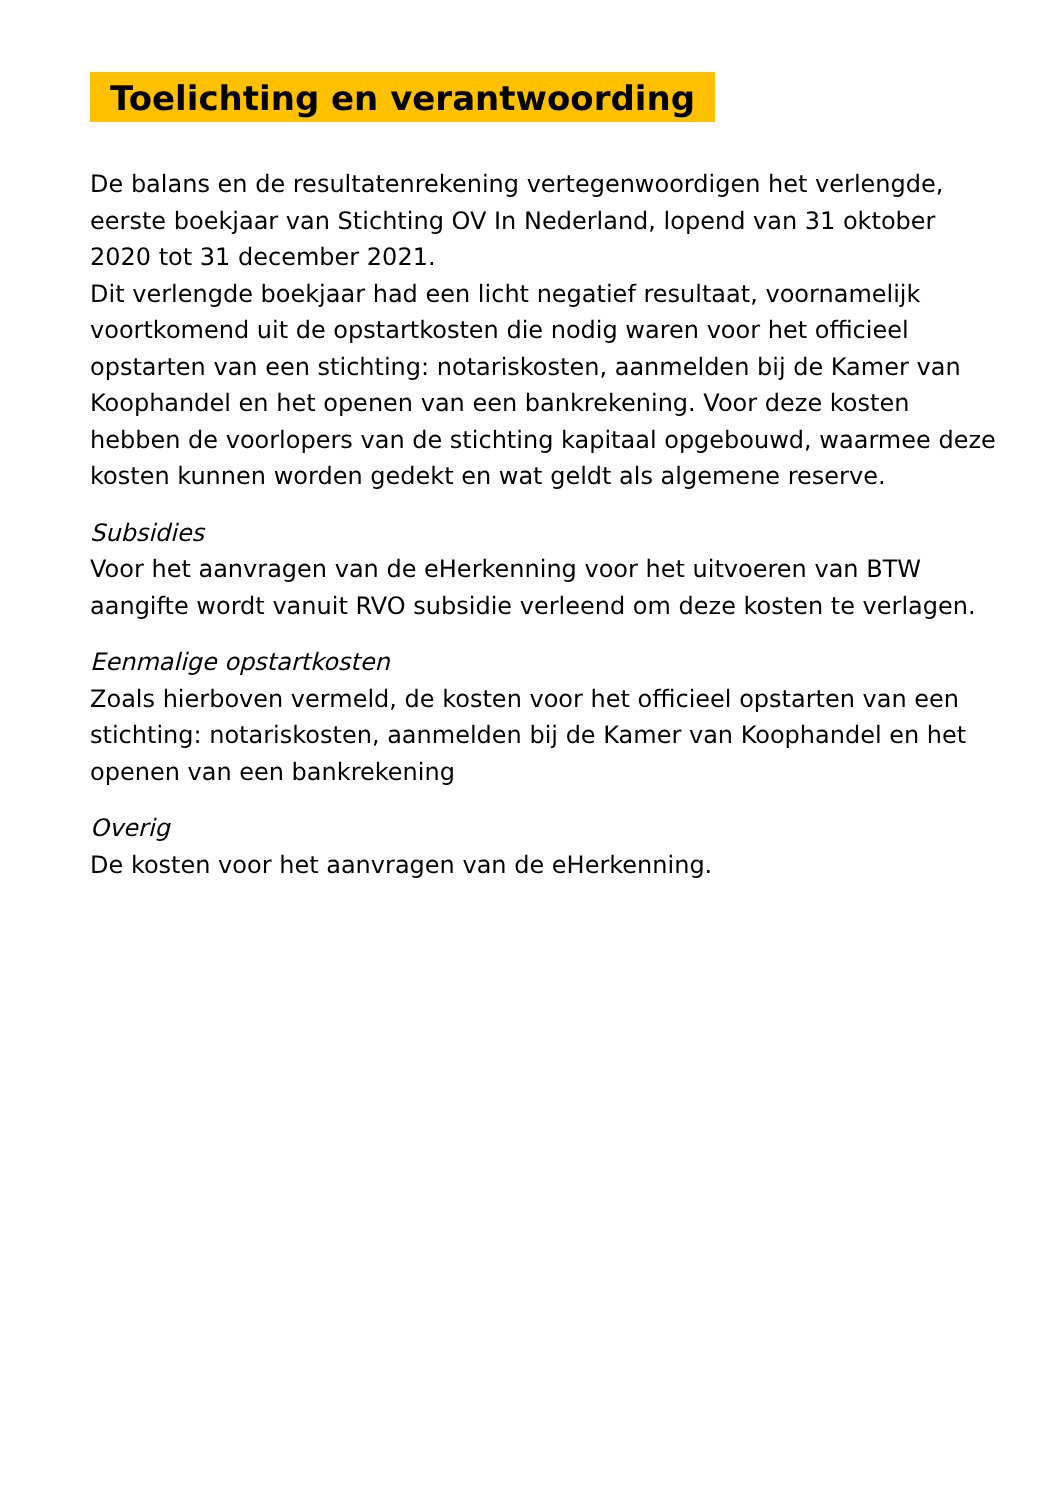Toelichting en verantwoording
De balans en de resultatenrekening vertegenwoordigen het verlengde, eerste boekjaar van Stichting OV In Nederland, lopend van 31 oktober 2020 tot 31 december 2021.
Dit verlengde boekjaar had een licht negatief resultaat, voornamelijk voortkomend uit de opstartkosten die nodig waren voor het officieel opstarten van een stichting: notariskosten, aanmelden bij de Kamer van Koophandel en het openen van een bankrekening. Voor deze kosten hebben de voorlopers van de stichting kapitaal opgebouwd, waarmee deze kosten kunnen worden gedekt en wat geldt als algemene reserve.
Subsidies
Voor het aanvragen van de eHerkenning voor het uitvoeren van BTW aangifte wordt vanuit RVO subsidie verleend om deze kosten te verlagen.
Eenmalige opstartkosten
Zoals hierboven vermeld, de kosten voor het officieel opstarten van een stichting: notariskosten, aanmelden bij de Kamer van Koophandel en het openen van een bankrekening
Overig
De kosten voor het aanvragen van de eHerkenning.